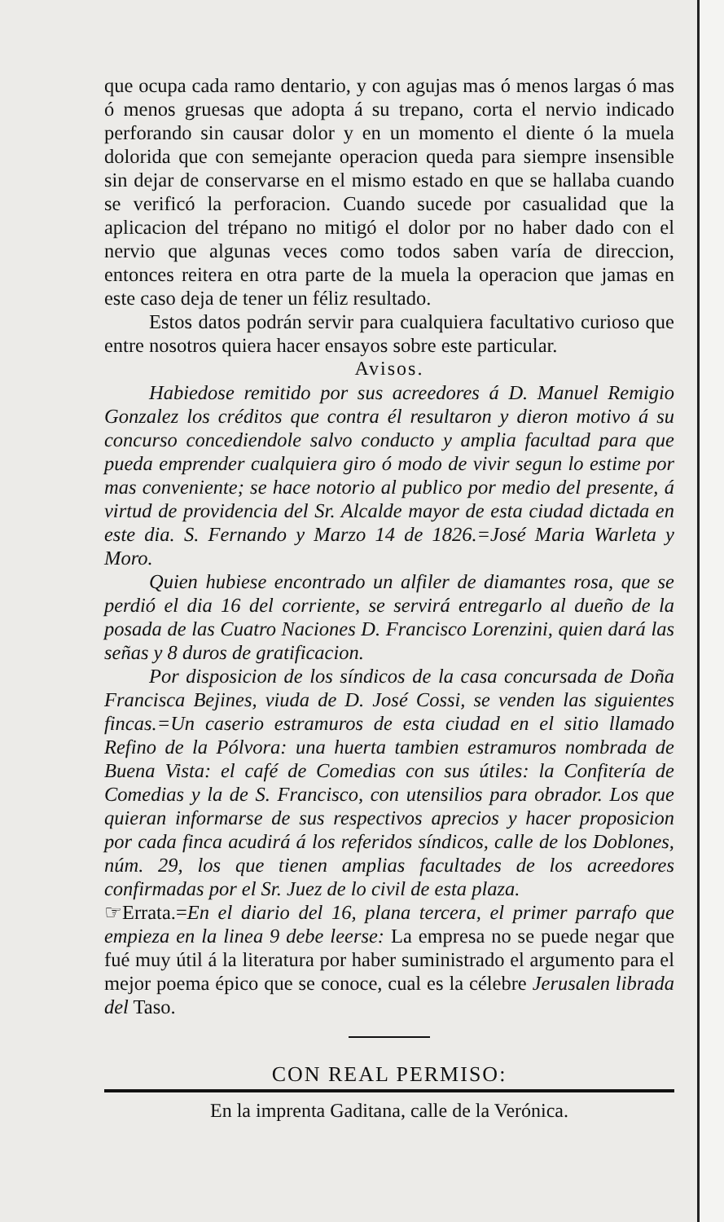que ocupa cada ramo dentario, y con agujas mas ó menos largas ó mas ó menos gruesas que adopta á su trepano, corta el nervio indicado perforando sin causar dolor y en un momento el diente ó la muela dolorida que con semejante operacion queda para siempre insensible sin dejar de conservarse en el mismo estado en que se hallaba cuando se verificó la perforacion. Cuando sucede por casualidad que la aplicacion del trépano no mitigó el dolor por no haber dado con el nervio que algunas veces como todos saben varía de direccion, entonces reitera en otra parte de la muela la operacion que jamas en este caso deja de tener un féliz resultado.
Estos datos podrán servir para cualquiera facultativo curioso que entre nosotros quiera hacer ensayos sobre este particular.
Avisos.
Habiedose remitido por sus acreedores á D. Manuel Remigio Gonzalez los créditos que contra él resultaron y dieron motivo á su concurso concediendole salvo conducto y amplia facultad para que pueda emprender cualquiera giro ó modo de vivir segun lo estime por mas conveniente; se hace notorio al publico por medio del presente, á virtud de providencia del Sr. Alcalde mayor de esta ciudad dictada en este dia. S. Fernando y Marzo 14 de 1826.=José Maria Warleta y Moro.
Quien hubiese encontrado un alfiler de diamantes rosa, que se perdió el dia 16 del corriente, se servirá entregarlo al dueño de la posada de las Cuatro Naciones D. Francisco Lorenzini, quien dará las señas y 8 duros de gratificacion.
Por disposicion de los síndicos de la casa concursada de Doña Francisca Bejines, viuda de D. José Cossi, se venden las siguientes fincas.=Un caserio estramuros de esta ciudad en el sitio llamado Refino de la Pólvora: una huerta tambien estramuros nombrada de Buena Vista: el café de Comedias con sus útiles: la Confitería de Comedias y la de S. Francisco, con utensilios para obrador. Los que quieran informarse de sus respectivos aprecios y hacer proposicion por cada finca acudirá á los referidos síndicos, calle de los Doblones, núm. 29, los que tienen amplias facultades de los acreedores confirmadas por el Sr. Juez de lo civil de esta plaza.
☞Errata.=En el diario del 16, plana tercera, el primer parrafo que empieza en la linea 9 debe leerse: La empresa no se puede negar que fué muy útil á la literatura por haber suministrado el argumento para el mejor poema épico que se conoce, cual es la célebre Jerusalen librada del Taso.
CON REAL PERMISO:
En la imprenta Gaditana, calle de la Verónica.